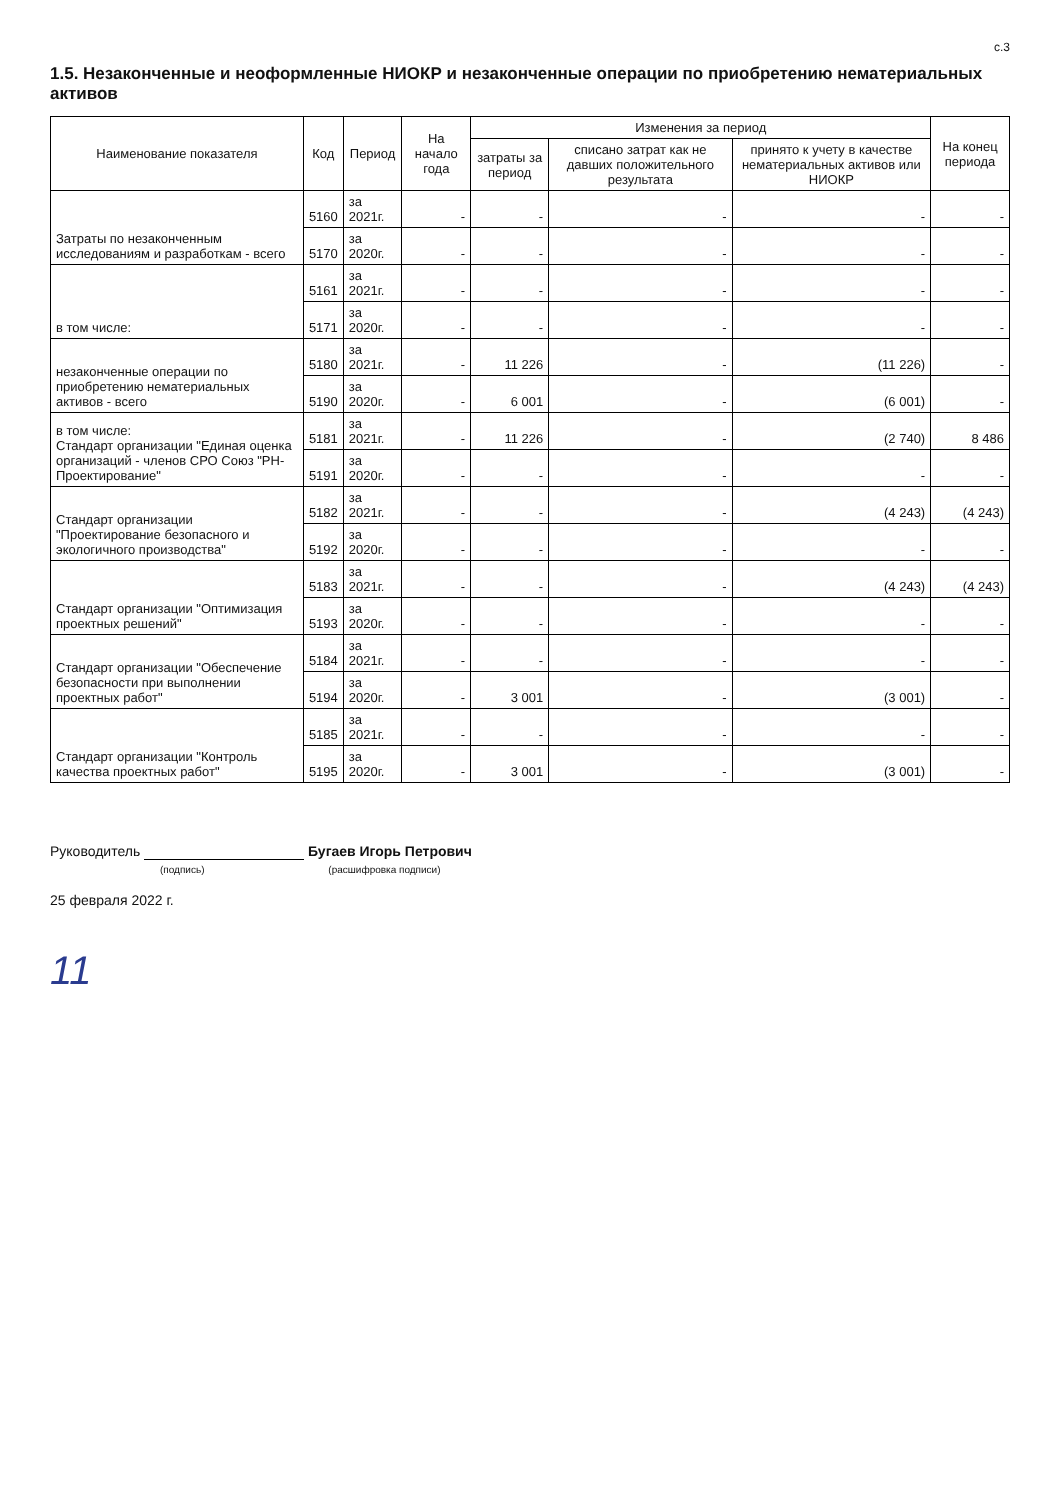с.3
1.5. Незаконченные и неоформленные НИОКР и незаконченные операции по приобретению нематериальных активов
| Наименование показателя | Код | Период | На начало года | Изменения за период | | | На конец периода |
| --- | --- | --- | --- | --- | --- | --- | --- |
| | | | | затраты за период | списано затрат как не давших положительного результата | принято к учету в качестве нематериальных активов или НИОКР | |
| Затраты по незаконченным исследованиям и разработкам - всего | 5160 | за 2021г. | - | - | - | - | - |
| | 5170 | за 2020г. | - | - | - | - | - |
| в том числе: | 5161 | за 2021г. | - | - | - | - | - |
| | 5171 | за 2020г. | - | - | - | - | - |
| незаконченные операции по приобретению нематериальных активов - всего | 5180 | за 2021г. | - | 11 226 | - | (11 226) | - |
| | 5190 | за 2020г. | - | 6 001 | - | (6 001) | - |
| в том числе: Стандарт организации "Единая оценка организаций - членов СРО Союз "РН-Проектирование" | 5181 | за 2021г. | - | 11 226 | - | (2 740) | 8 486 |
| | 5191 | за 2020г. | - | - | - | - | - |
| Стандарт организации "Проектирование безопасного и экологичного производства" | 5182 | за 2021г. | - | - | - | (4 243) | (4 243) |
| | 5192 | за 2020г. | - | - | - | - | - |
| Стандарт организации "Оптимизация проектных решений" | 5183 | за 2021г. | - | - | - | (4 243) | (4 243) |
| | 5193 | за 2020г. | - | - | - | - | - |
| Стандарт организации "Обеспечение безопасности при выполнении проектных работ" | 5184 | за 2021г. | - | - | - | - | - |
| | 5194 | за 2020г. | - | 3 001 | - | (3 001) | - |
| Стандарт организации "Контроль качества проектных работ" | 5185 | за 2021г. | - | - | - | - | - |
| | 5195 | за 2020г. | - | 3 001 | - | (3 001) | - |
Руководитель Бугаев Игорь Петрович
(подпись) (расшифровка подписи)
25 февраля 2022 г.
11